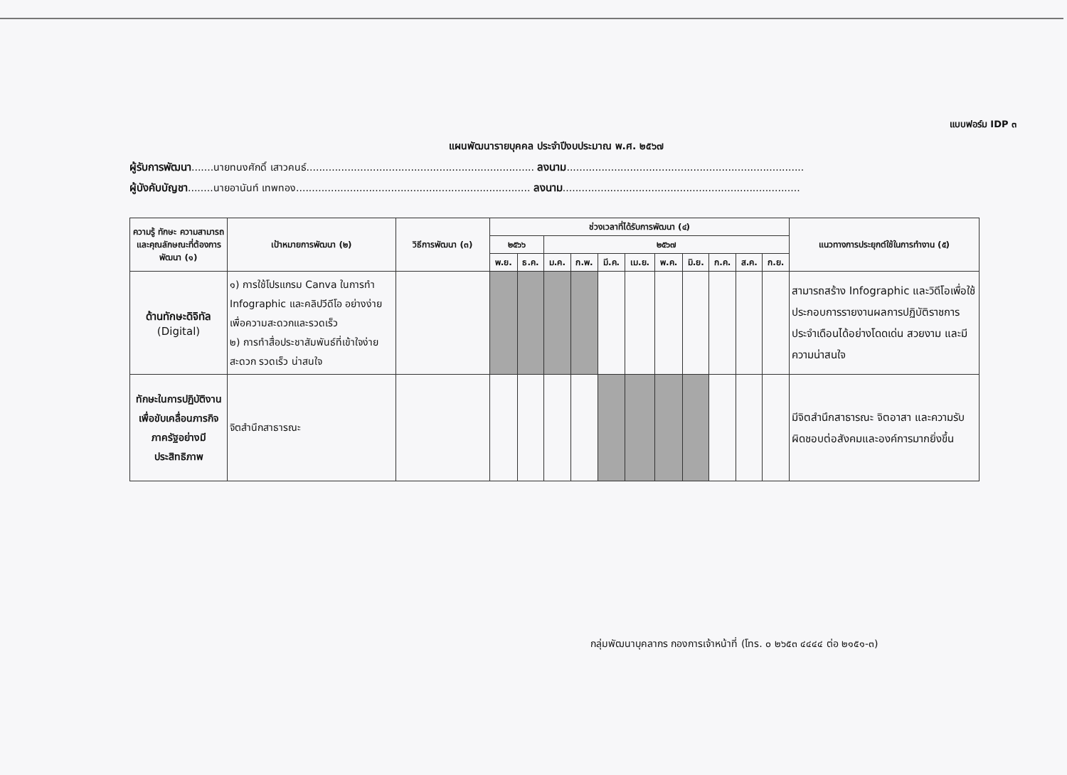แบบฟอร์ม IDP ๓
แผนพัฒนารายบุคคล ประจำปีงบประมาณ พ.ศ. ๒๕๖๗
ผู้รับการพัฒนา.......นายทนงศักดิ์ เสาวคนธ์........................................................................ ลงนาม...........................................................................
ผู้บังคับบัญชา........นายอานันท์ เทพทอง.......................................................................... ลงนาม...........................................................................
| ความรู้ ทักษะ ความสามารถ และคุณลักษณะที่ต้องการพัฒนา (๑) | เป้าหมายการพัฒนา (๒) | วิธีการพัฒนา (๓) | ช่วงเวลาที่ได้รับการพัฒนา (๔) | | | | | | | | | | | แนวทางการประยุกต์ใช้ในการทำงาน (๕) |
| --- | --- | --- | --- | --- | --- | --- | --- | --- | --- | --- | --- | --- | --- | --- |
| | | | ๒๕๖๖ | | ๒๕๖๗ | | | | | | | | | |
| | | | พ.ย. | ธ.ค. | ม.ค. | ก.พ. | มี.ค. | เม.ย. | พ.ค. | มิ.ย. | ก.ค. | ส.ค. | ก.ย. | |
| ด้านทักษะดิจิทัล (Digital) | ๑) การใช้โปรแกรม Canva ในการทำ Infographic และคลิปวีดีโอ อย่างง่าย เพื่อความสะดวกและรวดเร็ว ๒) การทำสื่อประชาสัมพันธ์ที่เข้าใจง่าย สะดวก รวดเร็ว น่าสนใจ | | | | | | | | | | | | | สามารถสร้าง Infographic และวิดีโอเพื่อใช้ประกอบการรายงานผลการปฏิบัติราชการประจำเดือนได้อย่างโดดเด่น สวยงาม และมีความน่าสนใจ |
| ทักษะในการปฏิบัติงานเพื่อขับเคลื่อนภารกิจภาครัฐอย่างมีประสิทธิภาพ | จิตสำนึกสาธารณะ | | | | | | | | | | | | | มีจิตสำนึกสาธารณะ จิตอาสา และความรับผิดชอบต่อสังคมและองค์การมากยิ่งขึ้น |
กลุ่มพัฒนาบุคลากร กองการเจ้าหน้าที่ (โทร. ๐ ๒๖๕๓ ๔๔๔๔ ต่อ ๒๑๕๑-๓)